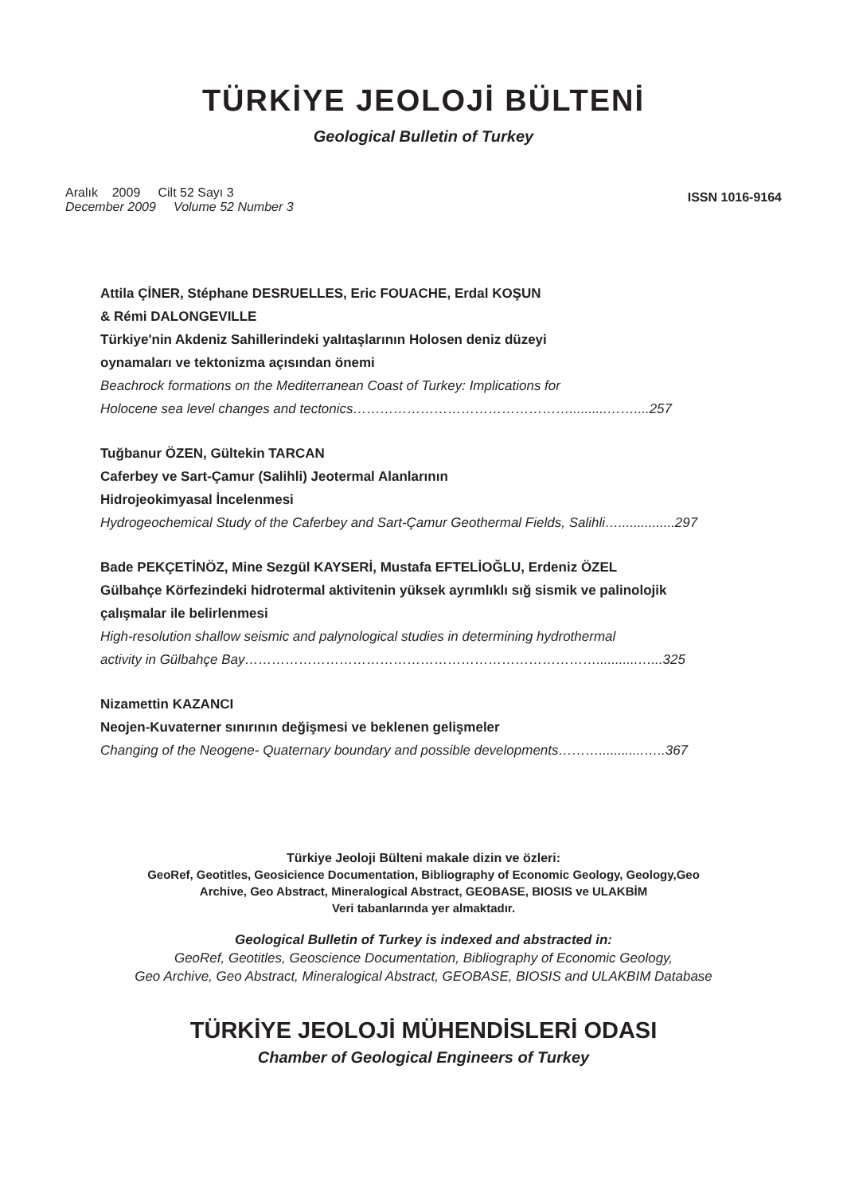TÜRKİYE JEOLOJİ BÜLTENİ
Geological Bulletin of Turkey
Aralık 2009 Cilt 52 Sayı 3
December 2009 Volume 52 Number 3
ISSN 1016-9164
Attila ÇİNER, Stéphane DESRUELLES, Eric FOUACHE, Erdal KOŞUN
& Rémi DALONGEVILLE
Türkiye'nin Akdeniz Sahillerindeki yalıtaşlarının Holosen deniz düzeyi
oynamaları ve tektonizma açısından önemi
Beachrock formations on the Mediterranean Coast of Turkey: Implications for
Holocene sea level changes and tectonics…………………………………………..........……....257
Tuğbanur ÖZEN, Gültekin TARCAN
Caferbey ve Sart-Çamur (Salihli) Jeotermal Alanlarının
Hidrojeokimyasal İncelenmesi
Hydrogeochemical Study of the Caferbey and Sart-Çamur Geothermal Fields, Salihli…...............297
Bade PEKÇETİNÖZ, Mine Sezgül KAYSERİ, Mustafa EFTELİOĞLU, Erdeniz ÖZEL
Gülbahçe Körfezindeki hidrotermal aktivitenin yüksek ayrımlıklı sığ sismik ve palinolojik
çalışmalar ile belirlenmesi
High-resolution shallow seismic and palynological studies in determining hydrothermal
activity in Gülbahçe Bay……………………………………………………………………...........…...325
Nizamettin KAZANCI
Neojen-Kuvaterner sınırının değişmesi ve beklenen gelişmeler
Changing of the Neogene- Quaternary boundary and possible developments………............…..367
Türkiye Jeoloji Bülteni makale dizin ve özleri:
GeoRef, Geotitles, Geosicience Documentation, Bibliography of Economic Geology, Geology,Geo
Archive, Geo Abstract, Mineralogical Abstract, GEOBASE, BIOSIS ve ULAKBİM
Veri tabanlarında yer almaktadır.
Geological Bulletin of Turkey is indexed and abstracted in:
GeoRef, Geotitles, Geoscience Documentation, Bibliography of Economic Geology,
Geo Archive, Geo Abstract, Mineralogical Abstract, GEOBASE, BIOSIS and ULAKBIM Database
TÜRKİYE JEOLOJİ MÜHENDİSLERİ ODASI
Chamber of Geological Engineers of Turkey